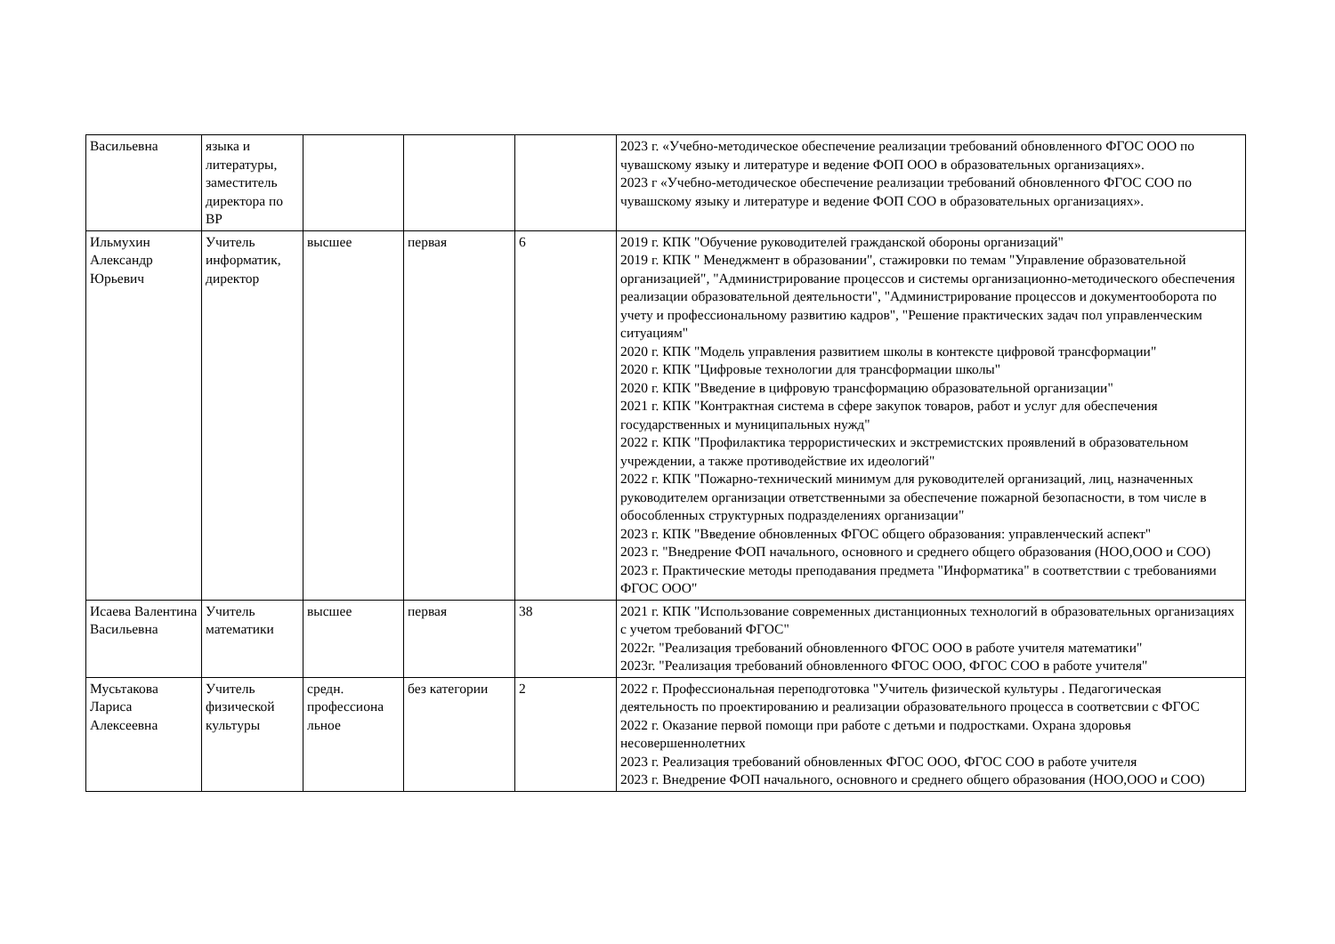| Васильевна | языка и литературы, заместитель директора по ВР | | | | 2023 г. «Учебно-методическое обеспечение реализации требований обновленного ФГОС ООО по чувашскому языку и литературе и ведение ФОП ООО в образовательных организациях». 2023 г «Учебно-методическое обеспечение реализации требований обновленного ФГОС СОО по чувашскому языку и литературе и ведение ФОП СОО в образовательных организациях». |
| Ильмухин Александр Юрьевич | Учитель информатик, директор | высшее | первая | 6 | 2019 г. КПК "Обучение руководителей гражданской обороны организаций" 2019 г. КПК " Менеджмент в образовании", стажировки по темам "Управление образовательной организацией", "Администрирование процессов и системы организационно-методического обеспечения реализации образовательной деятельности", "Администрирование процессов и документооборота по учету и профессиональному развитию кадров", "Решение практических задач пол управленческим ситуациям" 2020 г. КПК "Модель управления развитием школы в контексте цифровой трансформации" 2020 г. КПК "Цифровые технологии для трансформации школы" 2020 г. КПК "Введение в цифровую трансформацию образовательной организации" 2021 г. КПК "Контрактная система в сфере закупок товаров, работ и услуг для обеспечения государственных и муниципальных нужд" 2022 г. КПК "Профилактика террористических и экстремистских проявлений в образовательном учреждении, а также противодействие их идеологий" 2022 г. КПК "Пожарно-технический минимум для руководителей организаций, лиц, назначенных руководителем организации ответственными за обеспечение пожарной безопасности, в том числе в обособленных структурных подразделениях организации" 2023 г. КПК "Введение обновленных ФГОС общего образования: управленческий аспект" 2023 г. "Внедрение ФОП начального, основного и среднего общего образования (НОО,ООО и СОО) 2023 г. Практические методы преподавания предмета "Информатика" в соответствии с требованиями ФГОС ООО" |
| Исаева Валентина Васильевна | Учитель математики | высшее | первая | 38 | 2021 г. КПК "Использование современных дистанционных технологий в образовательных организациях с учетом требований ФГОС" 2022г. "Реализация требований обновленного ФГОС ООО в работе учителя математики" 2023г. "Реализация требований обновленного ФГОС ООО, ФГОС СОО в работе учителя" |
| Мусьтакова Лариса Алексеевна | Учитель физической культуры | средн. профессиона льное | без категории | 2 | 2022 г. Профессиональная переподготовка "Учитель физической культуры . Педагогическая деятельность по проектированию и реализации образовательного процесса в соответсвии с ФГОС 2022 г. Оказание первой помощи при работе с детьми и подростками. Охрана здоровья несовершеннолетних 2023 г. Реализация требований обновленных ФГОС ООО, ФГОС СОО в работе учителя 2023 г. Внедрение ФОП начального, основного и среднего общего образования (НОО,ООО и СОО) |